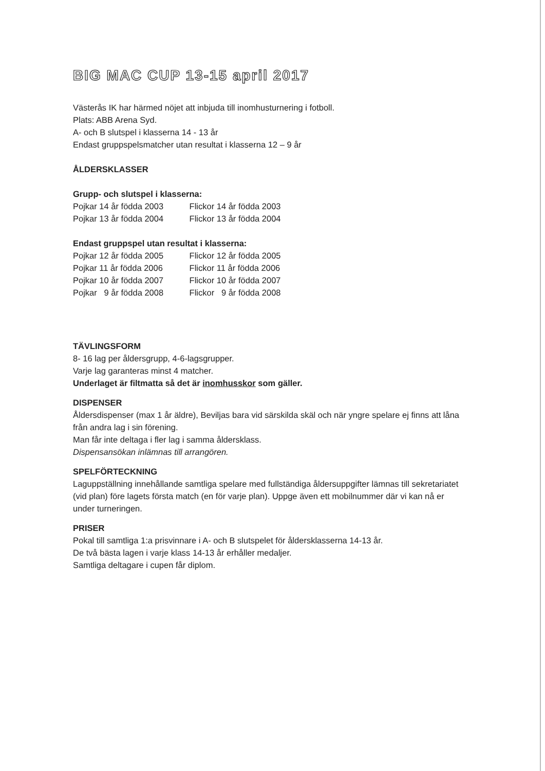BIG MAC CUP 13-15 april 2017
Västerås IK har härmed nöjet att inbjuda till inomhusturnering i fotboll.
Plats: ABB Arena Syd.
A- och B slutspel i klasserna 14 - 13 år
Endast gruppspelsmatcher utan resultat i klasserna 12 – 9 år
ÅLDERSKLASSER
Grupp- och slutspel i klasserna:
Pojkar 14 år födda 2003 Flickor 14 år födda 2003
Pojkar 13 år födda 2004 Flickor 13 år födda 2004
Endast gruppspel utan resultat i klasserna:
Pojkar 12 år födda 2005 Flickor 12 år födda 2005
Pojkar 11 år födda 2006 Flickor 11 år födda 2006
Pojkar 10 år födda 2007 Flickor 10 år födda 2007
Pojkar 9 år födda 2008 Flickor 9 år födda 2008
TÄVLINGSFORM
8- 16 lag per åldersgrupp, 4-6-lagsgrupper.
Varje lag garanteras minst 4 matcher.
Underlaget är filtmatta så det är inomhusskor som gäller.
DISPENSER
Åldersdispenser (max 1 år äldre), Beviljas bara vid särskilda skäl och när yngre spelare ej finns att låna från andra lag i sin förening.
Man får inte deltaga i fler lag i samma åldersklass.
Dispensansökan inlämnas till arrangören.
SPELFÖRTECKNING
Laguppställning innehållande samtliga spelare med fullständiga åldersuppgifter lämnas till sekretariatet (vid plan) före lagets första match (en för varje plan). Uppge även ett mobilnummer där vi kan nå er under turneringen.
PRISER
Pokal till samtliga 1:a prisvinnare i A- och B slutspelet för åldersklasserna 14-13 år.
De två bästa lagen i varje klass 14-13 år erhåller medaljer.
Samtliga deltagare i cupen får diplom.